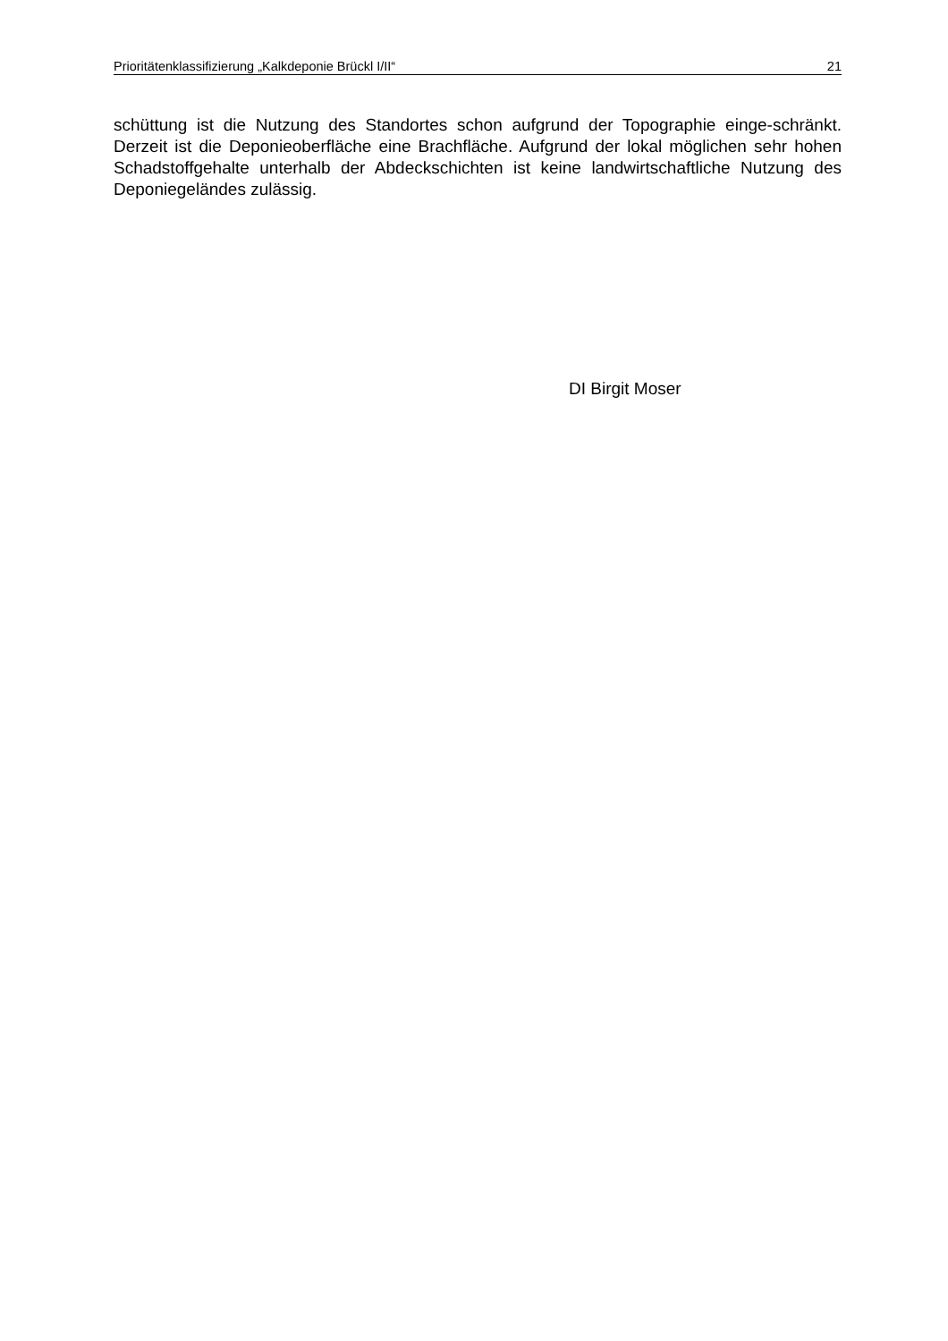Prioritätenklassifizierung „Kalkdeponie Brückl I/II“ 21
schüttung ist die Nutzung des Standortes schon aufgrund der Topographie einge-schränkt. Derzeit ist die Deponieoberfläche eine Brachfläche. Aufgrund der lokal möglichen sehr hohen Schadstoffgehalte unterhalb der Abdeckschichten ist keine landwirtschaftliche Nutzung des Deponiegeländes zulässig.
DI Birgit Moser